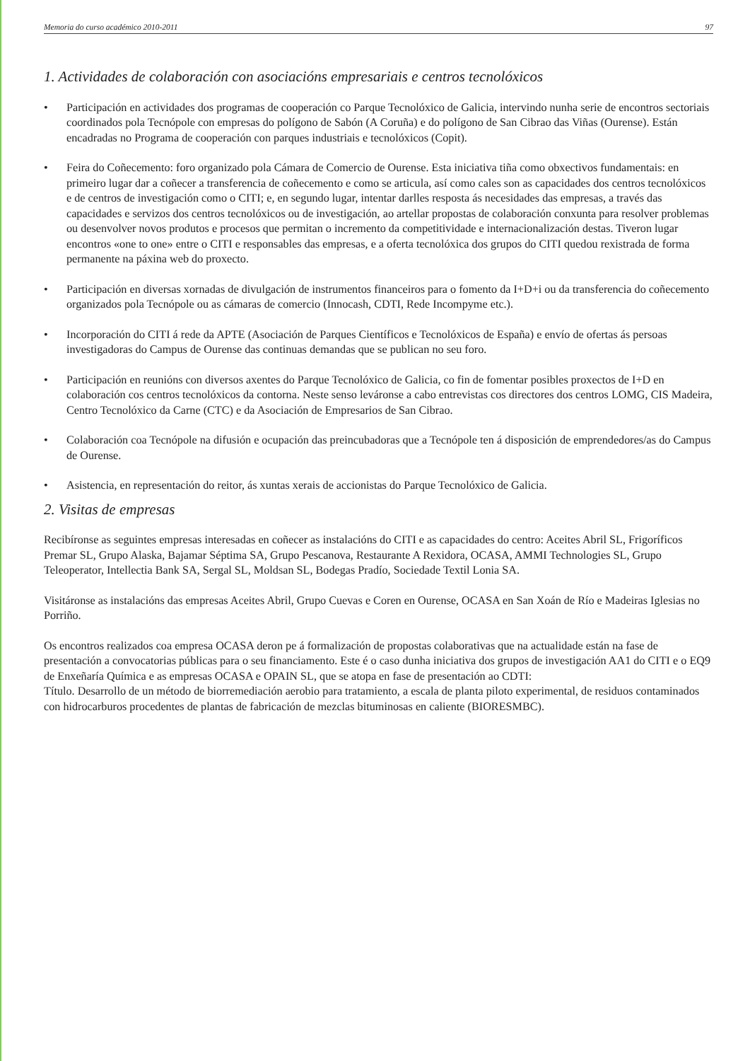Memoria do curso académico 2010-2011 97
1. Actividades de colaboración con asociacións empresariais e centros tecnolóxicos
• Participación en actividades dos programas de cooperación co Parque Tecnolóxico de Galicia, intervindo nunha serie de encontros sectoriais coordinados pola Tecnópole con empresas do polígono de Sabón (A Coruña) e do polígono de San Cibrao das Viñas (Ourense). Están encadradas no Programa de cooperación con parques industriais e tecnolóxicos (Copit).
• Feira do Coñecemento: foro organizado pola Cámara de Comercio de Ourense. Esta iniciativa tiña como obxectivos fundamentais: en primeiro lugar dar a coñecer a transferencia de coñecemento e como se articula, así como cales son as capacidades dos centros tecnolóxicos e de centros de investigación como o CITI; e, en segundo lugar, intentar darlles resposta ás necesidades das empresas, a través das capacidades e servizos dos centros tecnolóxicos ou de investigación, ao artellar propostas de colaboración conxunta para resolver problemas ou desenvolver novos produtos e procesos que permitan o incremento da competitividade e internacionalización destas. Tiveron lugar encontros «one to one» entre o CITI e responsables das empresas, e a oferta tecnolóxica dos grupos do CITI quedou rexistrada de forma permanente na páxina web do proxecto.
• Participación en diversas xornadas de divulgación de instrumentos financeiros para o fomento da I+D+i ou da transferencia do coñecemento organizados pola Tecnópole ou as cámaras de comercio (Innocash, CDTI, Rede Incompyme etc.).
• Incorporación do CITI á rede da APTE (Asociación de Parques Científicos e Tecnolóxicos de España) e envío de ofertas ás persoas investigadoras do Campus de Ourense das continuas demandas que se publican no seu foro.
• Participación en reunións con diversos axentes do Parque Tecnolóxico de Galicia, co fin de fomentar posibles proxectos de I+D en colaboración cos centros tecnolóxicos da contorna. Neste senso leváronse a cabo entrevistas cos directores dos centros LOMG, CIS Madeira, Centro Tecnolóxico da Carne (CTC) e da Asociación de Empresarios de San Cibrao.
• Colaboración coa Tecnópole na difusión e ocupación das preincubadoras que a Tecnópole ten á disposición de emprendedores/as do Campus de Ourense.
• Asistencia, en representación do reitor, ás xuntas xerais de accionistas do Parque Tecnolóxico de Galicia.
2. Visitas de empresas
Recibíronse as seguintes empresas interesadas en coñecer as instalacións do CITI e as capacidades do centro: Aceites Abril SL, Frigoríficos Premar SL, Grupo Alaska, Bajamar Séptima SA, Grupo Pescanova, Restaurante A Rexidora, OCASA, AMMI Technologies SL, Grupo Teleoperator, Intellectia Bank SA, Sergal SL, Moldsan SL, Bodegas Pradío, Sociedade Textil Lonia SA.
Visitáronse as instalacións das empresas Aceites Abril, Grupo Cuevas e Coren en Ourense, OCASA en San Xoán de Río e Madeiras Iglesias no Porriño.
Os encontros realizados coa empresa OCASA deron pe á formalización de propostas colaborativas que na actualidade están na fase de presentación a convocatorias públicas para o seu financiamento. Este é o caso dunha iniciativa dos grupos de investigación AA1 do CITI e o EQ9 de Enxeñaría Química e as empresas OCASA e OPAIN SL, que se atopa en fase de presentación ao CDTI:
Título. Desarrollo de un método de biorremediación aerobio para tratamiento, a escala de planta piloto experimental, de residuos contaminados con hidrocarburos procedentes de plantas de fabricación de mezclas bituminosas en caliente (BIORESMBC).